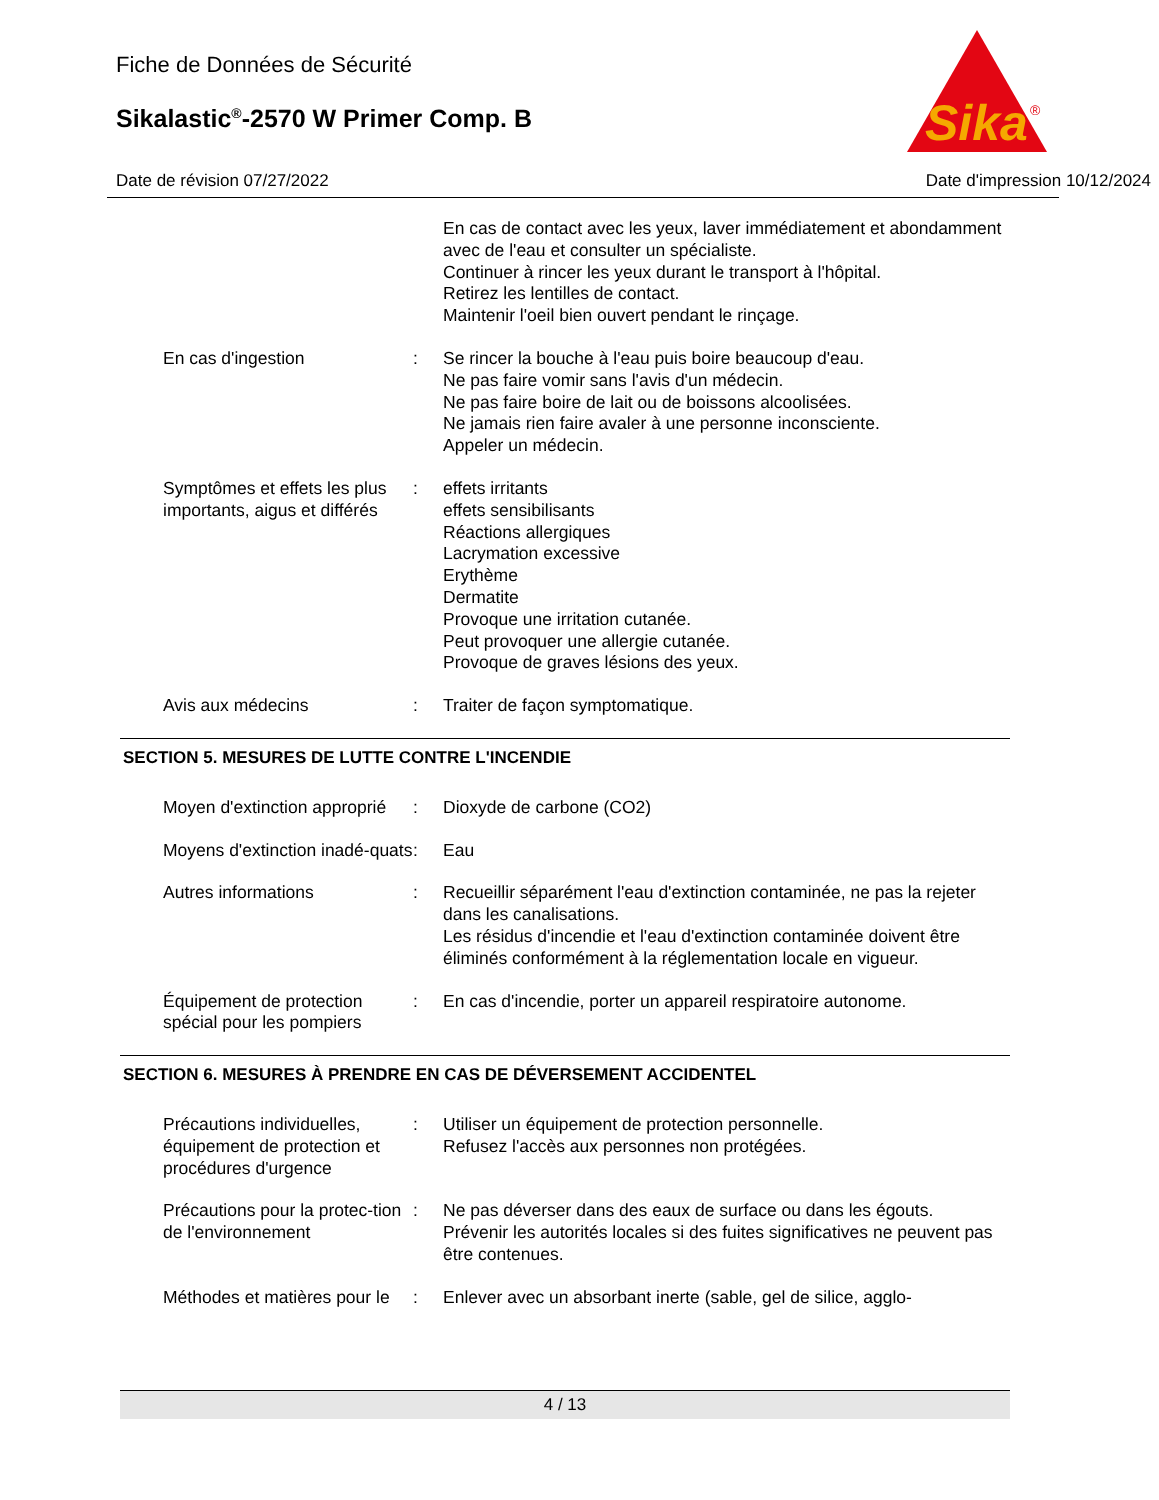Sika
®
Fiche de Données de Sécurité
Sikalastic<sup>®</sup>-2570 W Primer Comp. B
Date de révision 07/27/2022 Date d'impression 10/12/2024
En cas de contact avec les yeux, laver immédiatement et abondamment avec de l'eau et consulter un spécialiste.
Continuer à rincer les yeux durant le transport à l'hôpital.
Retirez les lentilles de contact.
Maintenir l'oeil bien ouvert pendant le rinçage.
En cas d'ingestion : Se rincer la bouche à l'eau puis boire beaucoup d'eau.
Ne pas faire vomir sans l'avis d'un médecin.
Ne pas faire boire de lait ou de boissons alcoolisées.
Ne jamais rien faire avaler à une personne inconsciente.
Appeler un médecin.
Symptômes et effets les plus importants, aigus et différés
: effets irritants
effets sensibilisants
Réactions allergiques
Lacrymation excessive
Erythème
Dermatite
Provoque une irritation cutanée.
Peut provoquer une allergie cutanée.
Provoque de graves lésions des yeux.
Avis aux médecins : Traiter de façon symptomatique.
SECTION 5. MESURES DE LUTTE CONTRE L'INCENDIE
Moyen d'extinction approprié
: Dioxyde de carbone (CO2)
Moyens d'extinction inadé-quats
: Eau
Autres informations : Recueillir séparément l'eau d'extinction contaminée, ne pas la rejeter dans les canalisations.
Les résidus d'incendie et l'eau d'extinction contaminée doivent être éliminés conformément à la réglementation locale en vigueur.
Équipement de protection spécial pour les pompiers
: En cas d'incendie, porter un appareil respiratoire autonome.
SECTION 6. MESURES À PRENDRE EN CAS DE DÉVERSEMENT ACCIDENTEL
Précautions individuelles, équipement de protection et procédures d'urgence
: Utiliser un équipement de protection personnelle.
Refusez l'accès aux personnes non protégées.
Précautions pour la protec-tion de l'environnement
: Ne pas déverser dans des eaux de surface ou dans les égouts.
Prévenir les autorités locales si des fuites significatives ne peuvent pas être contenues.
Méthodes et matières pour le
: Enlever avec un absorbant inerte (sable, gel de silice, agglo-
4 / 13